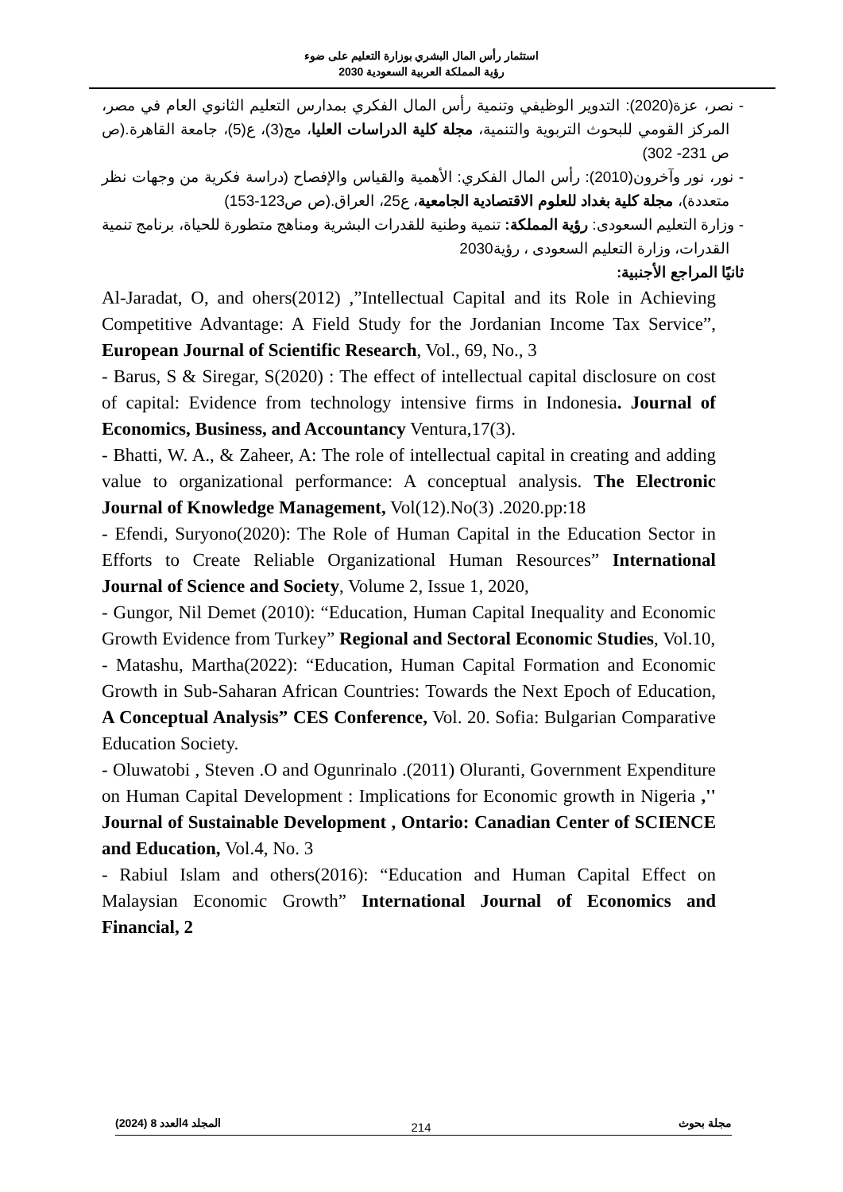استثمار رأس المال البشري بوزارة التعليم على ضوء
رؤية المملكة العربية السعودية 2030
- نصر، عزة(2020): التدوير الوظيفي وتنمية رأس المال الفكري بمدارس التعليم الثانوي العام في مصر، المركز القومي للبحوث التربوية والتنمية، مجلة كلية الدراسات العليا، مج(3)، ع(5)، جامعة القاهرة.(ص ص 231- 302)
- نور، نور وآخرون(2010): رأس المال الفكري: الأهمية والقياس والإفصاح (دراسة فكرية من وجهات نظر متعددة)، مجلة كلية بغداد للعلوم الاقتصادية الجامعية، ع25، العراق.(ص ص123-153)
- وزارة التعليم السعودى: رؤية المملكة: تنمية وطنية للقدرات البشرية ومناهج متطورة للحياة، برنامج تنمية القدرات، وزارة التعليم السعودى ، رؤية2030
ثانيًا المراجع الأجنبية:
Al-Jaradat, O, and ohers(2012) ,”Intellectual Capital and its Role in Achieving Competitive Advantage: A Field Study for the Jordanian Income Tax Service”, European Journal of Scientific Research, Vol., 69, No., 3
- Barus, S & Siregar, S(2020) : The effect of intellectual capital disclosure on cost of capital: Evidence from technology intensive firms in Indonesia. Journal of Economics, Business, and Accountancy Ventura,17(3).
- Bhatti, W. A., & Zaheer, A: The role of intellectual capital in creating and adding value to organizational performance: A conceptual analysis. The Electronic Journal of Knowledge Management, Vol(12).No(3) .2020.pp:18
- Efendi, Suryono(2020): The Role of Human Capital in the Education Sector in Efforts to Create Reliable Organizational Human Resources” International Journal of Science and Society, Volume 2, Issue 1, 2020,
- Gungor, Nil Demet (2010): “Education, Human Capital Inequality and Economic Growth Evidence from Turkey” Regional and Sectoral Economic Studies, Vol.10,
- Matashu, Martha(2022): “Education, Human Capital Formation and Economic Growth in Sub-Saharan African Countries: Towards the Next Epoch of Education, A Conceptual Analysis” CES Conference, Vol. 20. Sofia: Bulgarian Comparative Education Society.
- Oluwatobi , Steven .O and Ogunrinalo .(2011) Oluranti, Government Expenditure on Human Capital Development : Implications for Economic growth in Nigeria ,'' Journal of Sustainable Development , Ontario: Canadian Center of SCIENCE and Education, Vol.4, No. 3
- Rabiul Islam and others(2016): “Education and Human Capital Effect on Malaysian Economic Growth” International Journal of Economics and Financial, 2
مجلة بحوث المجلد 4العدد 8 (2024)
214